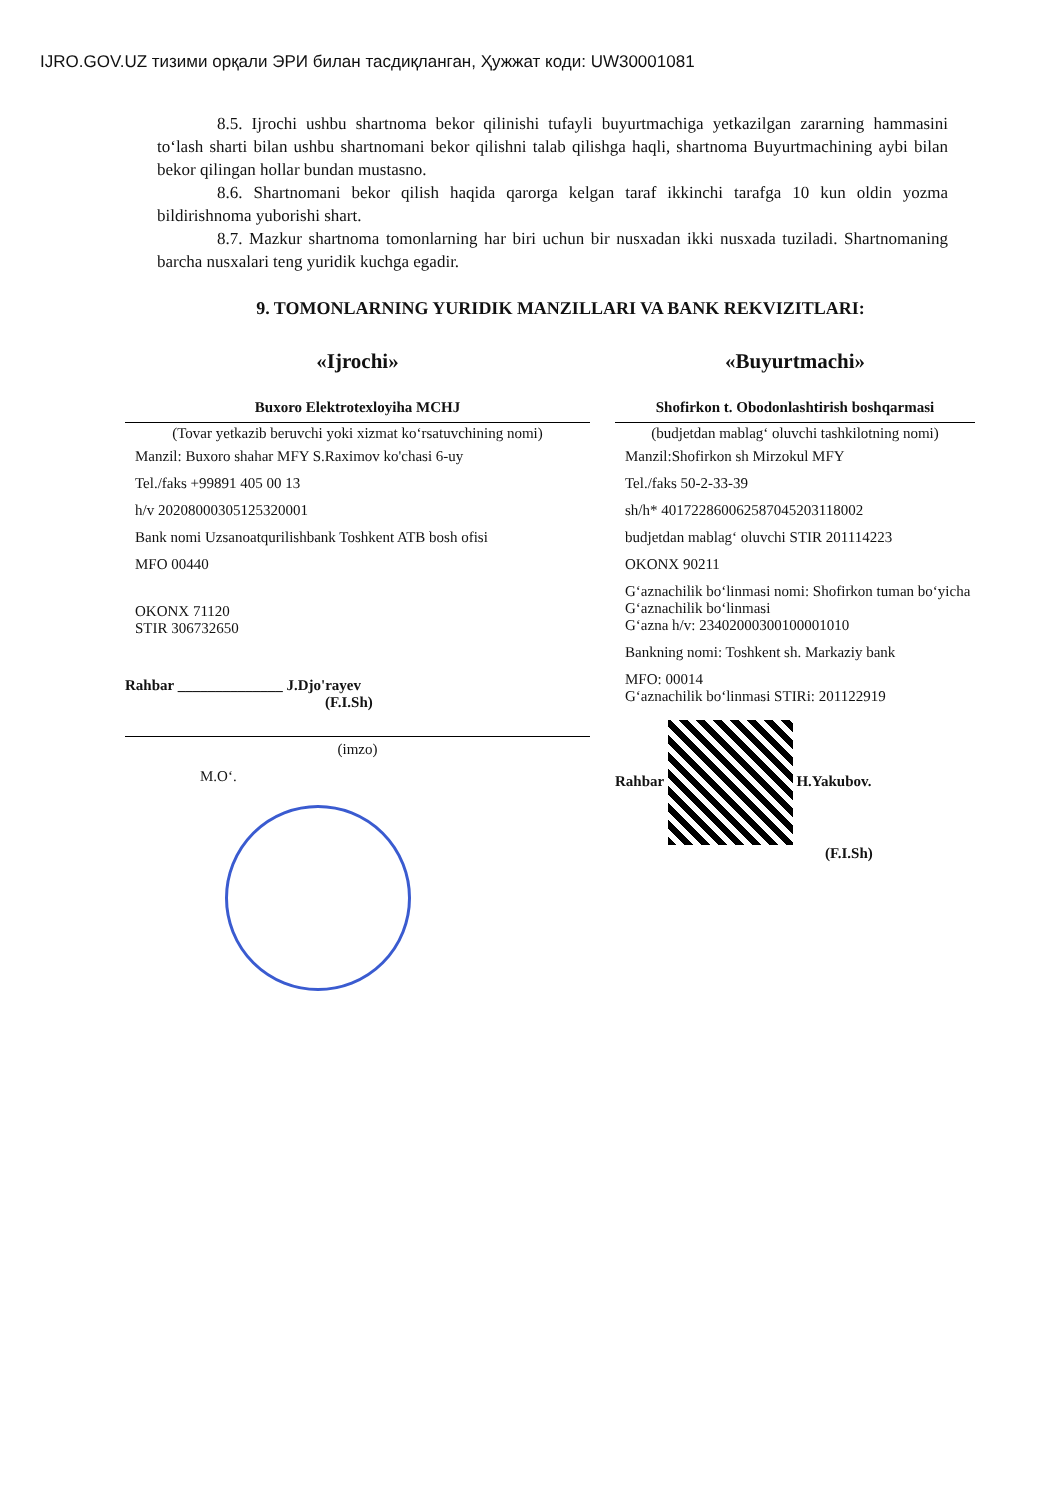IJRO.GOV.UZ тизими орқали ЭРИ билан тасдиқланган, Ҳужжат коди: UW30001081
8.5. Ijrochi ushbu shartnoma bekor qilinishi tufayli buyurtmachiga yetkazilgan zararning hammasini to‘lash sharti bilan ushbu shartnomani bekor qilishni talab qilishga haqli, shartnoma Buyurtmachining aybi bilan bekor qilingan hollar bundan mustasno.
8.6. Shartnomani bekor qilish haqida qarorga kelgan taraf ikkinchi tarafga 10 kun oldin yozma bildirishnoma yuborishi shart.
8.7. Mazkur shartnoma tomonlarning har biri uchun bir nusxadan ikki nusxada tuziladi. Shartnomaning barcha nusxalari teng yuridik kuchga egadir.
9. TOMONLARNING YURIDIK MANZILLARI VA BANK REKVIZITLARI:
«Ijrochi»
Buxoro Elektrotexloyiha MCHJ
(Tovar yetkazib beruvchi yoki xizmat ko‘rsatuvchining nomi)
Manzil: Buxoro shahar MFY S.Raximov ko'chasi 6-uy
Tel./faks +99891 405 00 13
h/v 20208000305125320001
Bank nomi Uzsanoatqurilishbank Toshkent ATB bosh ofisi
MFO 00440
OKONX 71120
STIR 306732650
Rahbar ______________ J.Djo'rayev
(F.I.Sh)
(imzo)
M.O‘.
«Buyurtmachi»
Shofirkon t. Obodonlashtirish boshqarmasi
(budjetdan mablag‘ oluvchi tashkilotning nomi)
Manzil:Shofirkon sh Mirzokul MFY
Tel./faks 50-2-33-39
sh/h* 401722860062587045203118002
budjetdan mablag‘ oluvchi STIR 201114223
OKONX 90211
G‘aznachilik bo‘linmasi nomi: Shofirkon tuman bo‘yicha G‘aznachilik bo‘linmasi
G‘azna h/v: 23402000300100001010
Bankning nomi: Toshkent sh. Markaziy bank
MFO: 00014
G‘aznachilik bo‘linmasi STIRi: 201122919
Rahbar H.Yakubov.
(F.I.Sh)